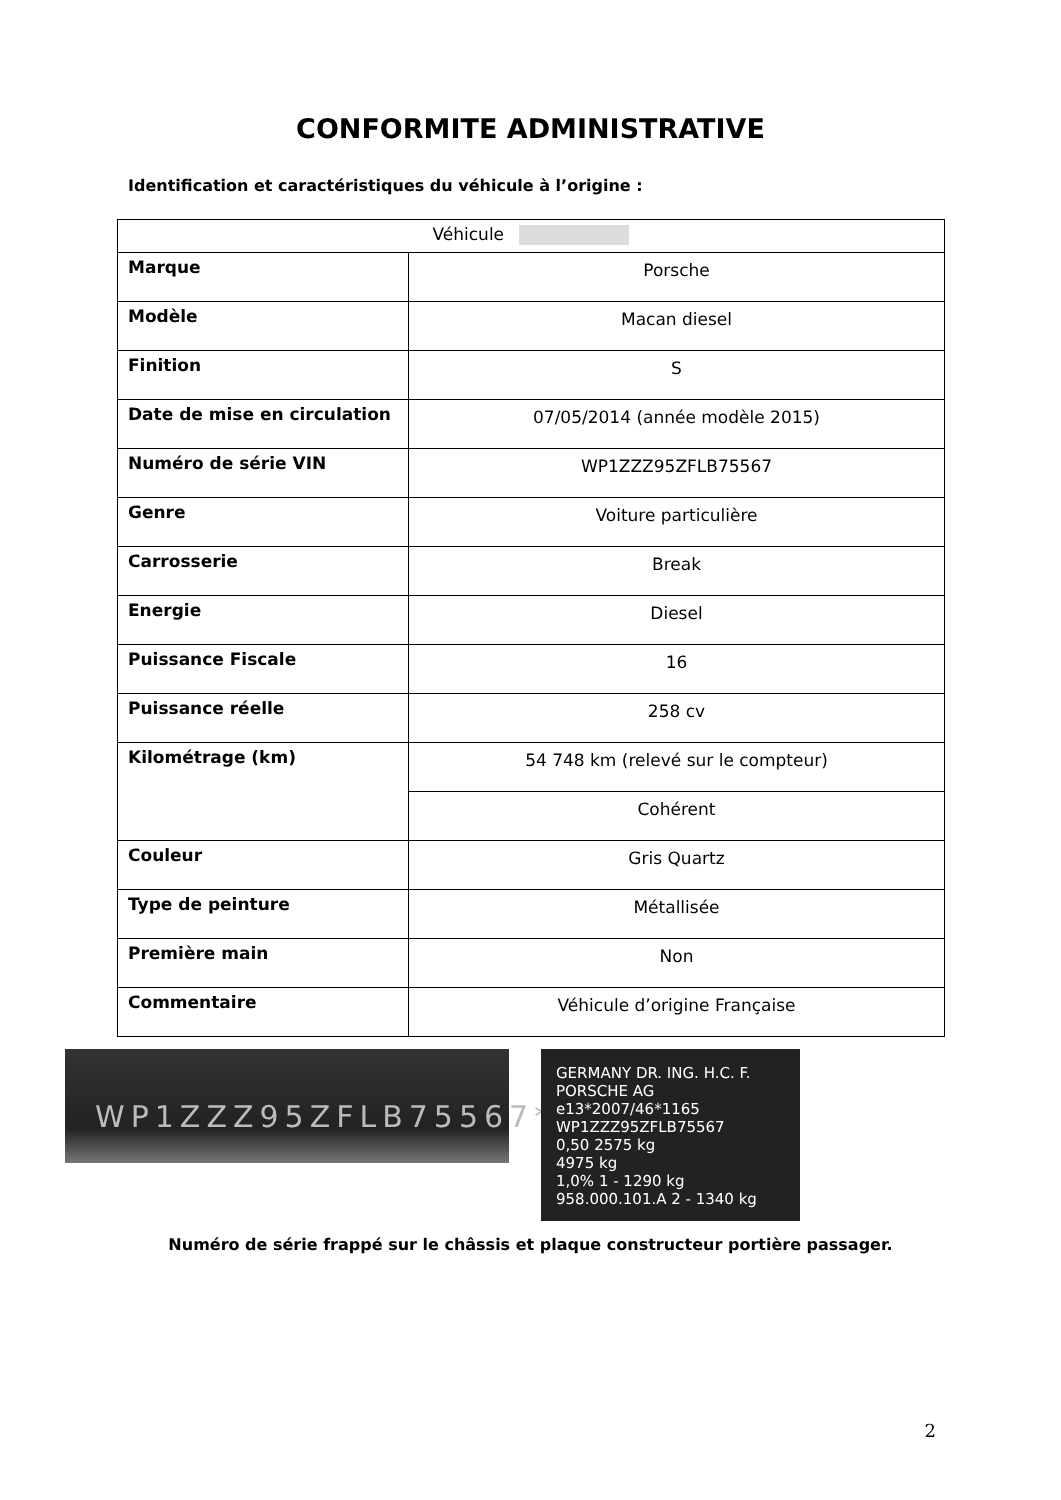CONFORMITE ADMINISTRATIVE
Identification et caractéristiques du véhicule à l’origine :
| Véhicule | |
| Marque | Porsche |
| Modèle | Macan diesel |
| Finition | S |
| Date de mise en circulation | 07/05/2014 (année modèle 2015) |
| Numéro de série VIN | WP1ZZZ95ZFLB75567 |
| Genre | Voiture particulière |
| Carrosserie | Break |
| Energie | Diesel |
| Puissance Fiscale | 16 |
| Puissance réelle | 258 cv |
| Kilométrage (km) | 54 748 km (relevé sur le compteur) |
| | Cohérent |
| Couleur | Gris Quartz |
| Type de peinture | Métallisée |
| Première main | Non |
| Commentaire | Véhicule d’origine Française |
WP1ZZZ95ZFLB75567*
GERMANY DR. ING. H.C. F. PORSCHE AG
e13*2007/46*1165
WP1ZZZ95ZFLB75567
0,50 2575 kg
4975 kg
1,0% 1 - 1290 kg
958.000.101.A 2 - 1340 kg
Numéro de série frappé sur le châssis et plaque constructeur portière passager.
2